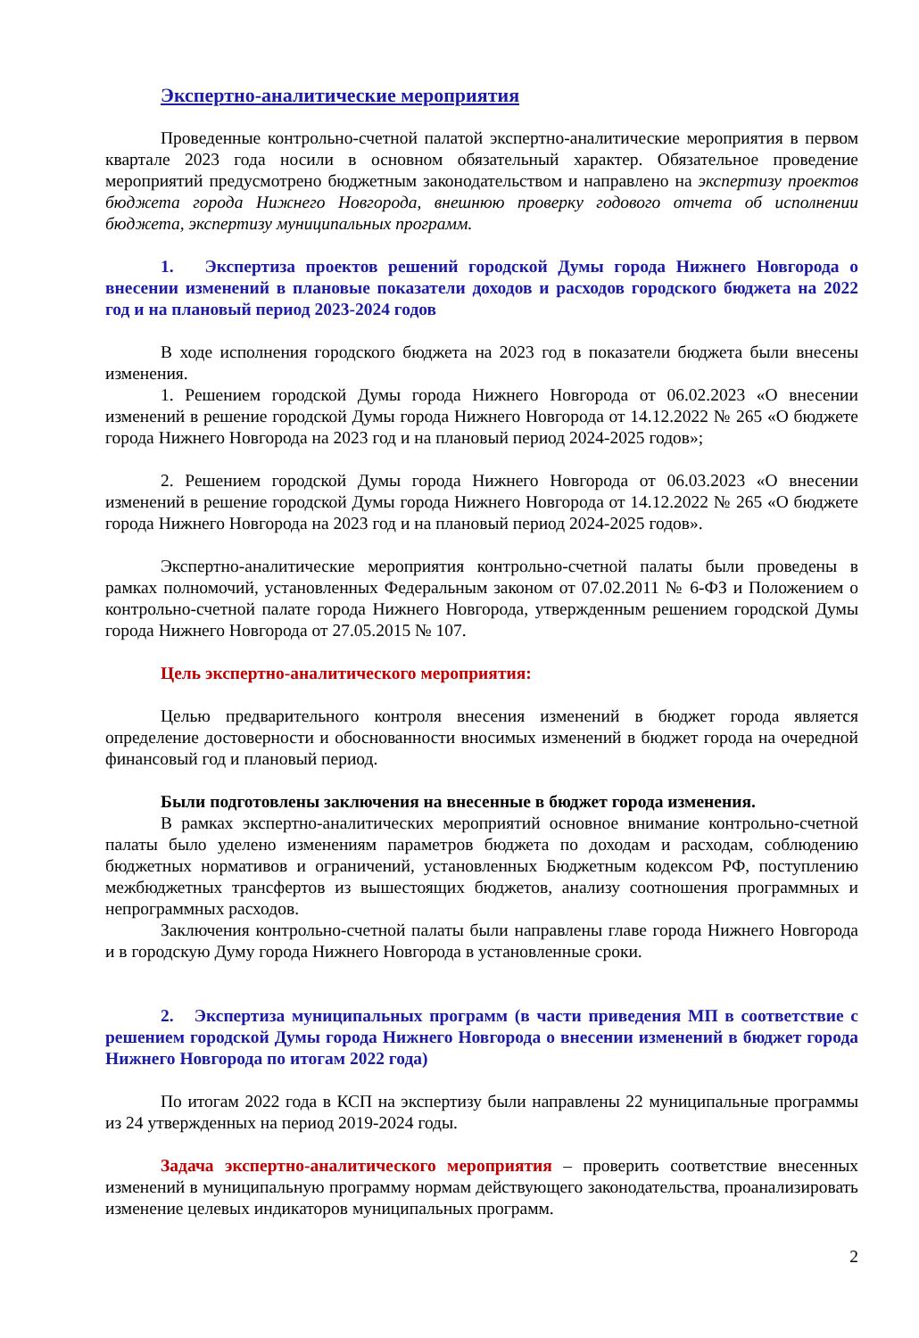Экспертно-аналитические мероприятия
Проведенные контрольно-счетной палатой экспертно-аналитические мероприятия в первом квартале 2023 года носили в основном обязательный характер. Обязательное проведение мероприятий предусмотрено бюджетным законодательством и направлено на экспертизу проектов бюджета города Нижнего Новгорода, внешнюю проверку годового отчета об исполнении бюджета, экспертизу муниципальных программ.
1. Экспертиза проектов решений городской Думы города Нижнего Новгорода о внесении изменений в плановые показатели доходов и расходов городского бюджета на 2022 год и на плановый период 2023-2024 годов
В ходе исполнения городского бюджета на 2023 год в показатели бюджета были внесены изменения.
1. Решением городской Думы города Нижнего Новгорода от 06.02.2023 «О внесении изменений в решение городской Думы города Нижнего Новгорода от 14.12.2022 № 265 «О бюджете города Нижнего Новгорода на 2023 год и на плановый период 2024-2025 годов»;
2. Решением городской Думы города Нижнего Новгорода от 06.03.2023 «О внесении изменений в решение городской Думы города Нижнего Новгорода от 14.12.2022 № 265 «О бюджете города Нижнего Новгорода на 2023 год и на плановый период 2024-2025 годов».
Экспертно-аналитические мероприятия контрольно-счетной палаты были проведены в рамках полномочий, установленных Федеральным законом от 07.02.2011 № 6-ФЗ и Положением о контрольно-счетной палате города Нижнего Новгорода, утвержденным решением городской Думы города Нижнего Новгорода от 27.05.2015 № 107.
Цель экспертно-аналитического мероприятия:
Целью предварительного контроля внесения изменений в бюджет города является определение достоверности и обоснованности вносимых изменений в бюджет города на очередной финансовый год и плановый период.
Были подготовлены заключения на внесенные в бюджет города изменения.
В рамках экспертно-аналитических мероприятий основное внимание контрольно-счетной палаты было уделено изменениям параметров бюджета по доходам и расходам, соблюдению бюджетных нормативов и ограничений, установленных Бюджетным кодексом РФ, поступлению межбюджетных трансфертов из вышестоящих бюджетов, анализу соотношения программных и непрограммных расходов.
Заключения контрольно-счетной палаты были направлены главе города Нижнего Новгорода и в городскую Думу города Нижнего Новгорода в установленные сроки.
2. Экспертиза муниципальных программ (в части приведения МП в соответствие с решением городской Думы города Нижнего Новгорода о внесении изменений в бюджет города Нижнего Новгорода по итогам 2022 года)
По итогам 2022 года в КСП на экспертизу были направлены 22 муниципальные программы из 24 утвержденных на период 2019-2024 годы.
Задача экспертно-аналитического мероприятия – проверить соответствие внесенных изменений в муниципальную программу нормам действующего законодательства, проанализировать изменение целевых индикаторов муниципальных программ.
2